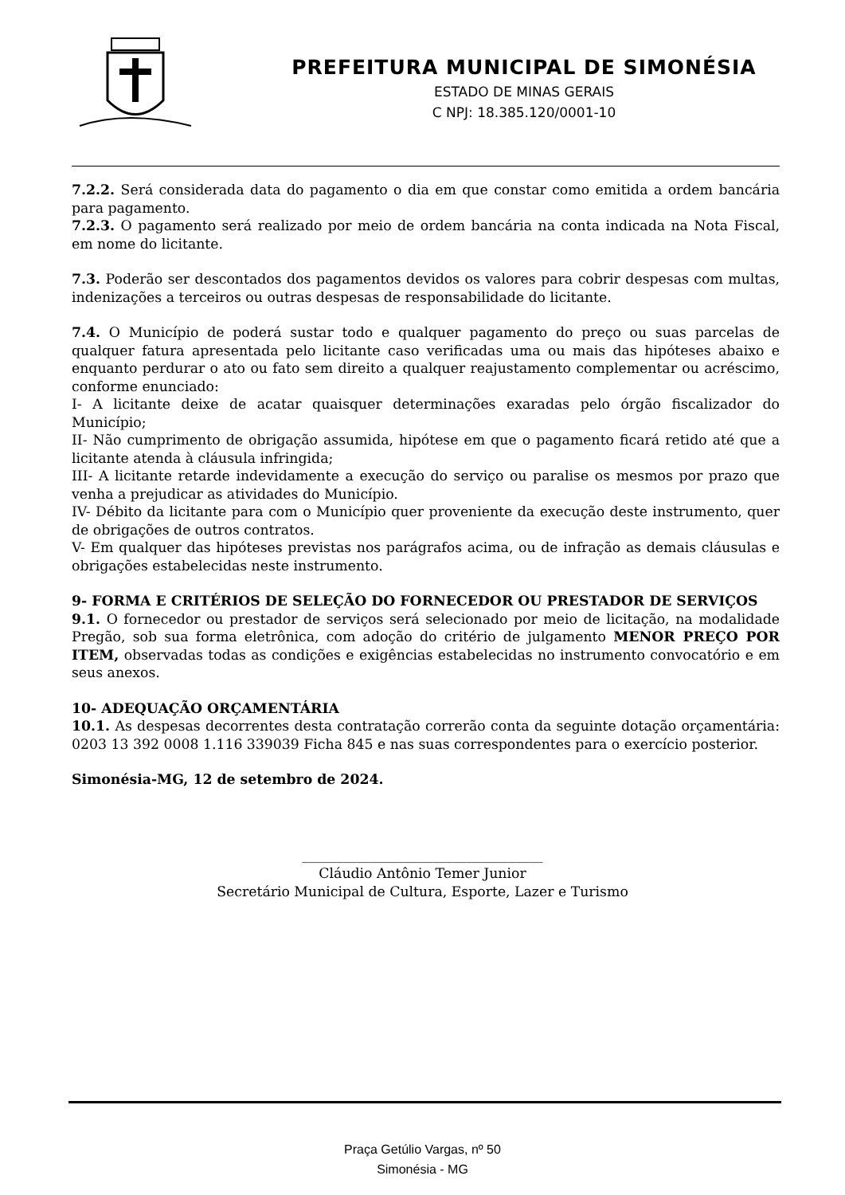PREFEITURA MUNICIPAL DE SIMONÉSIA
ESTADO DE MINAS GERAIS
C NPJ: 18.385.120/0001-10
7.2.2. Será considerada data do pagamento o dia em que constar como emitida a ordem bancária para pagamento.
7.2.3. O pagamento será realizado por meio de ordem bancária na conta indicada na Nota Fiscal, em nome do licitante.
7.3. Poderão ser descontados dos pagamentos devidos os valores para cobrir despesas com multas, indenizações a terceiros ou outras despesas de responsabilidade do licitante.
7.4. O Município de poderá sustar todo e qualquer pagamento do preço ou suas parcelas de qualquer fatura apresentada pelo licitante caso verificadas uma ou mais das hipóteses abaixo e enquanto perdurar o ato ou fato sem direito a qualquer reajustamento complementar ou acréscimo, conforme enunciado:
I- A licitante deixe de acatar quaisquer determinações exaradas pelo órgão fiscalizador do Município;
II- Não cumprimento de obrigação assumida, hipótese em que o pagamento ficará retido até que a licitante atenda à cláusula infringida;
III- A licitante retarde indevidamente a execução do serviço ou paralise os mesmos por prazo que venha a prejudicar as atividades do Município.
IV- Débito da licitante para com o Município quer proveniente da execução deste instrumento, quer de obrigações de outros contratos.
V- Em qualquer das hipóteses previstas nos parágrafos acima, ou de infração as demais cláusulas e obrigações estabelecidas neste instrumento.
9- FORMA E CRITÉRIOS DE SELEÇÃO DO FORNECEDOR OU PRESTADOR DE SERVIÇOS
9.1. O fornecedor ou prestador de serviços será selecionado por meio de licitação, na modalidade Pregão, sob sua forma eletrônica, com adoção do critério de julgamento MENOR PREÇO POR ITEM, observadas todas as condições e exigências estabelecidas no instrumento convocatório e em seus anexos.
10- ADEQUAÇÃO ORÇAMENTÁRIA
10.1. As despesas decorrentes desta contratação correrão conta da seguinte dotação orçamentária: 0203 13 392 0008 1.116 339039 Ficha 845 e nas suas correspondentes para o exercício posterior.
Simonésia-MG, 12 de setembro de 2024.
___________________________________
Cláudio Antônio Temer Junior
Secretário Municipal de Cultura, Esporte, Lazer e Turismo
Praça Getúlio Vargas, nº 50
Simonésia - MG